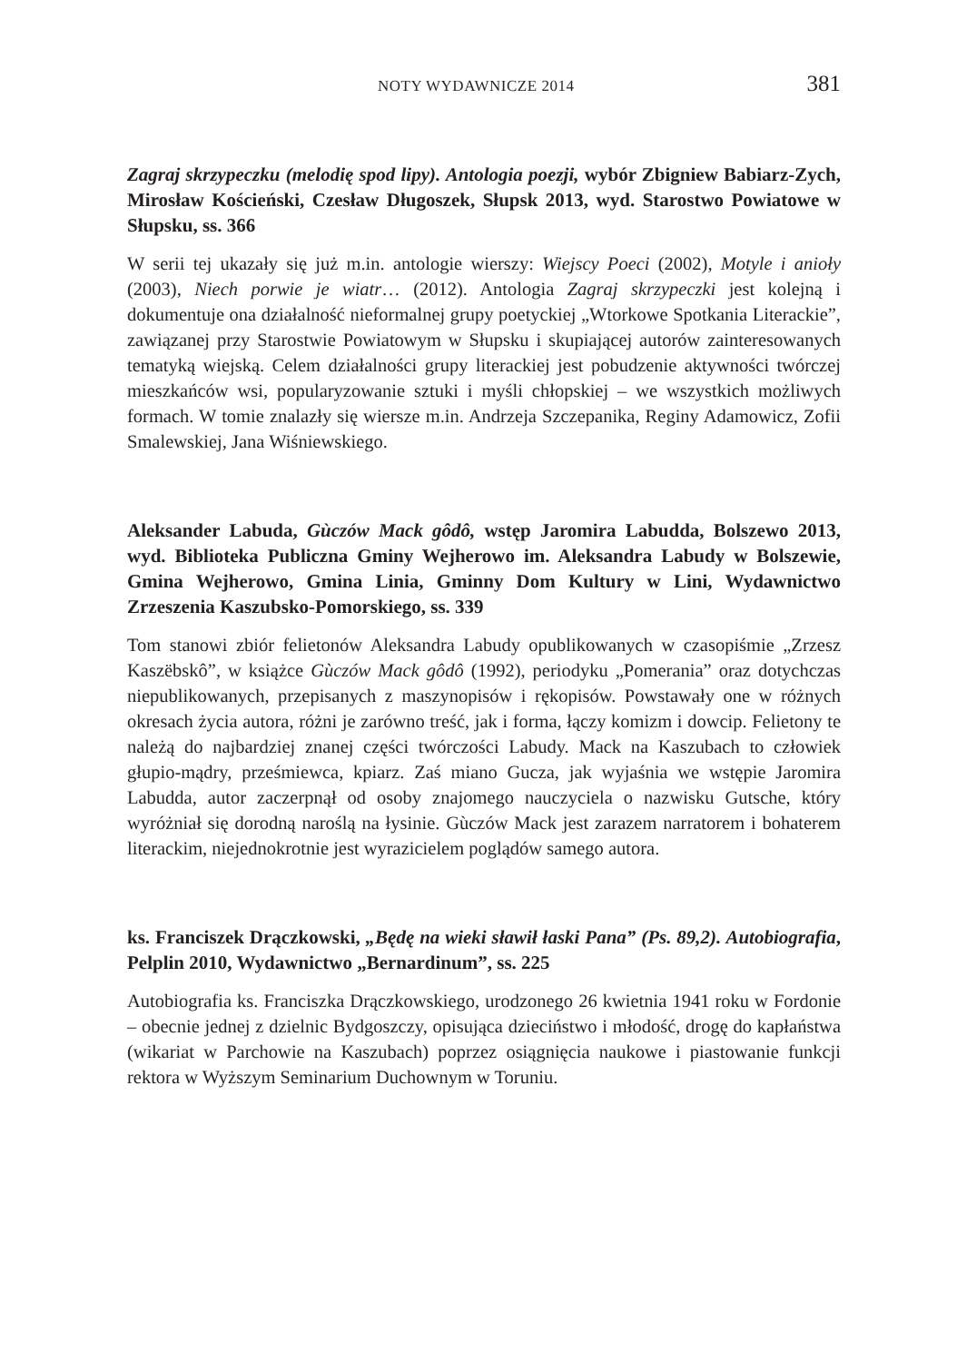NOTY WYDAWNICZE 2014 381
Zagraj skrzypeczku (melodię spod lipy). Antologia poezji, wybór Zbigniew Babiarz-Zych, Mirosław Kościeński, Czesław Długoszek, Słupsk 2013, wyd. Starostwo Powiatowe w Słupsku, ss. 366
W serii tej ukazały się już m.in. antologie wierszy: Wiejscy Poeci (2002), Motyle i anioły (2003), Niech porwie je wiatr… (2012). Antologia Zagraj skrzypeczki jest kolejną i dokumentuje ona działalność nieformalnej grupy poetyckiej „Wtorkowe Spotkania Literackie”, zawiązanej przy Starostwie Powiatowym w Słupsku i skupiającej autorów zainteresowanych tematyką wiejską. Celem działalności grupy literackiej jest pobudzenie aktywności twórczej mieszkańców wsi, popularyzowanie sztuki i myśli chłopskiej – we wszystkich możliwych formach. W tomie znalazły się wiersze m.in. Andrzeja Szczepanika, Reginy Adamowicz, Zofii Smalewskiej, Jana Wiśniewskiego.
Aleksander Labuda, Gùczów Mack gôdô, wstęp Jaromira Labudda, Bolszewo 2013, wyd. Biblioteka Publiczna Gminy Wejherowo im. Aleksandra Labudy w Bolszewie, Gmina Wejherowo, Gmina Linia, Gminny Dom Kultury w Lini, Wydawnictwo Zrzeszenia Kaszubsko-Pomorskiego, ss. 339
Tom stanowi zbiór felietonów Aleksandra Labudy opublikowanych w czasopiśmie „Zrzesz Kaszëbskô”, w książce Gùczów Mack gôdô (1992), periodyku „Pomerania” oraz dotychczas niepublikowanych, przepisanych z maszynopisów i rękopisów. Powstawały one w różnych okresach życia autora, różni je zarówno treść, jak i forma, łączy komizm i dowcip. Felietony te należą do najbardziej znanej części twórczości Labudy. Mack na Kaszubach to człowiek głupio-mądry, prześmiewca, kpiarz. Zaś miano Gucza, jak wyjaśnia we wstępie Jaromira Labudda, autor zaczerpnął od osoby znajomego nauczyciela o nazwisku Gutsche, który wyróżniał się dorodną naroślą na łysinie. Gùczów Mack jest zarazem narratorem i bohaterem literackim, niejednokrotnie jest wyrazicielem poglądów samego autora.
ks. Franciszek Drączkowski, „Będę na wieki sławił łaski Pana” (Ps. 89,2). Autobiografia, Pelplin 2010, Wydawnictwo „Bernardinum”, ss. 225
Autobiografia ks. Franciszka Drączkowskiego, urodzonego 26 kwietnia 1941 roku w Fordonie – obecnie jednej z dzielnic Bydgoszczy, opisująca dzieciństwo i młodość, drogę do kapłaństwa (wikariat w Parchowie na Kaszubach) poprzez osiągnięcia naukowe i piastowanie funkcji rektora w Wyższym Seminarium Duchownym w Toruniu.